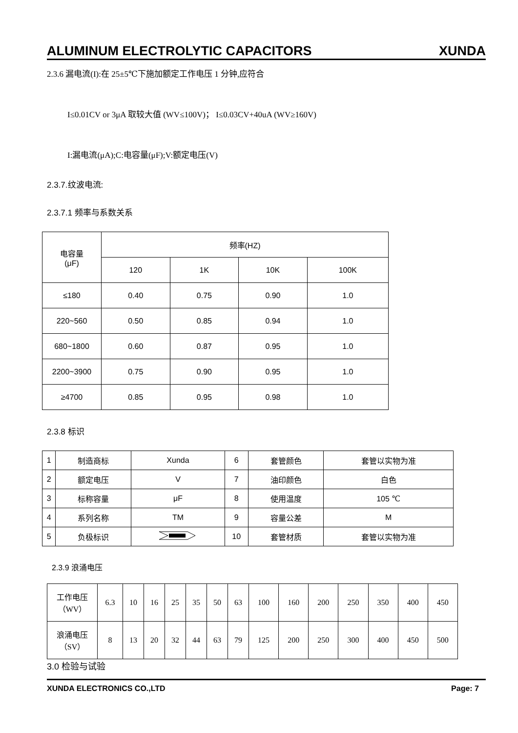ALUMINUM ELECTROLYTIC CAPACITORS XUNDA
2.3.6 漏电流(I):在 25±5℃下施加额定工作电压 1 分钟,应符合
I≤0.01CV or 3μA 取较大值 (WV≤100V)； I≤0.03CV+40uA (WV≥160V)
I:漏电流(μA);C:电容量(μF);V:额定电压(V)
2.3.7.纹波电流:
2.3.7.1 频率与系数关系
| 电容量 (μF) | 频率(HZ) | | | |
| | 120 | 1K | 10K | 100K |
| ≤180 | 0.40 | 0.75 | 0.90 | 1.0 |
| 220~560 | 0.50 | 0.85 | 0.94 | 1.0 |
| 680~1800 | 0.60 | 0.87 | 0.95 | 1.0 |
| 2200~3900 | 0.75 | 0.90 | 0.95 | 1.0 |
| ≥4700 | 0.85 | 0.95 | 0.98 | 1.0 |
2.3.8 标识
| 1 | 制造商标 | Xunda | 6 | 套管颜色 | 套管以实物为准 |
| 2 | 额定电压 | V | 7 | 油印颜色 | 白色 |
| 3 | 标称容量 | μF | 8 | 使用温度 | 105 ℃ |
| 4 | 系列名称 | TM | 9 | 容量公差 | M |
| 5 | 负极标识 | | 10 | 套管材质 | 套管以实物为准 |
2.3.9 浪涌电压
| 工作电压 （WV） | 6.3 | 10 | 16 | 25 | 35 | 50 | 63 | 100 | 160 | 200 | 250 | 350 | 400 | 450 |
| 浪涌电压 （SV） | 8 | 13 | 20 | 32 | 44 | 63 | 79 | 125 | 200 | 250 | 300 | 400 | 450 | 500 |
3.0 检验与试验
XUNDA ELECTRONICS CO.,LTD Page: 7